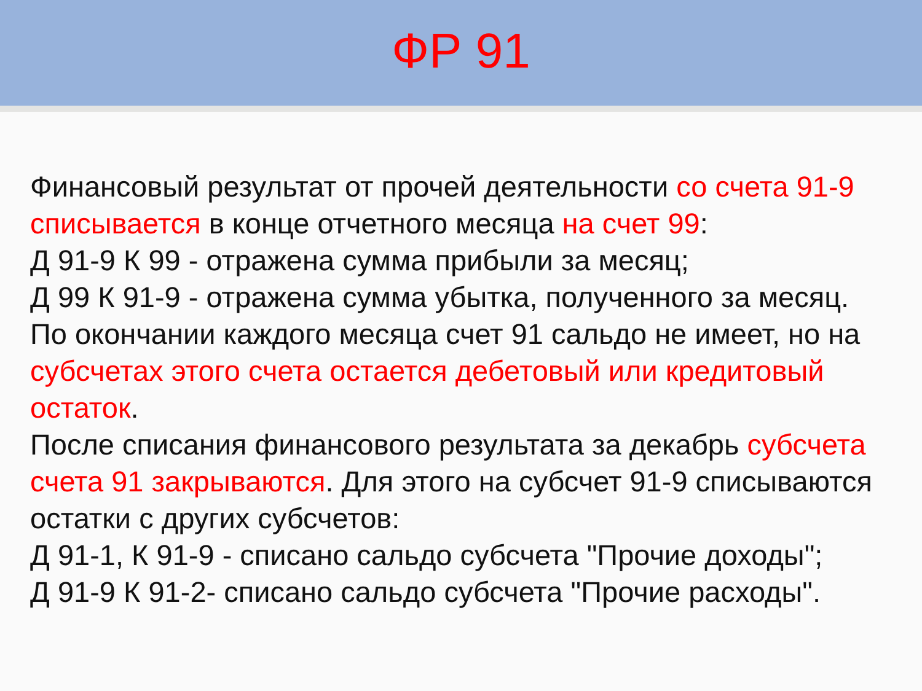ФР 91
Финансовый результат от прочей деятельности со счета 91-9 списывается в конце отчетного месяца на счет 99:
Д 91-9 К 99 - отражена сумма прибыли за месяц;
Д 99 К 91-9 - отражена сумма убытка, полученного за месяц.
По окончании каждого месяца счет 91 сальдо не имеет, но на субсчетах этого счета остается дебетовый или кредитовый остаток.
После списания финансового результата за декабрь субсчета счета 91 закрываются. Для этого на субсчет 91-9 списываются остатки с других субсчетов:
Д 91-1, К 91-9 - списано сальдо субсчета "Прочие доходы";
Д 91-9 К 91-2- списано сальдо субсчета "Прочие расходы".